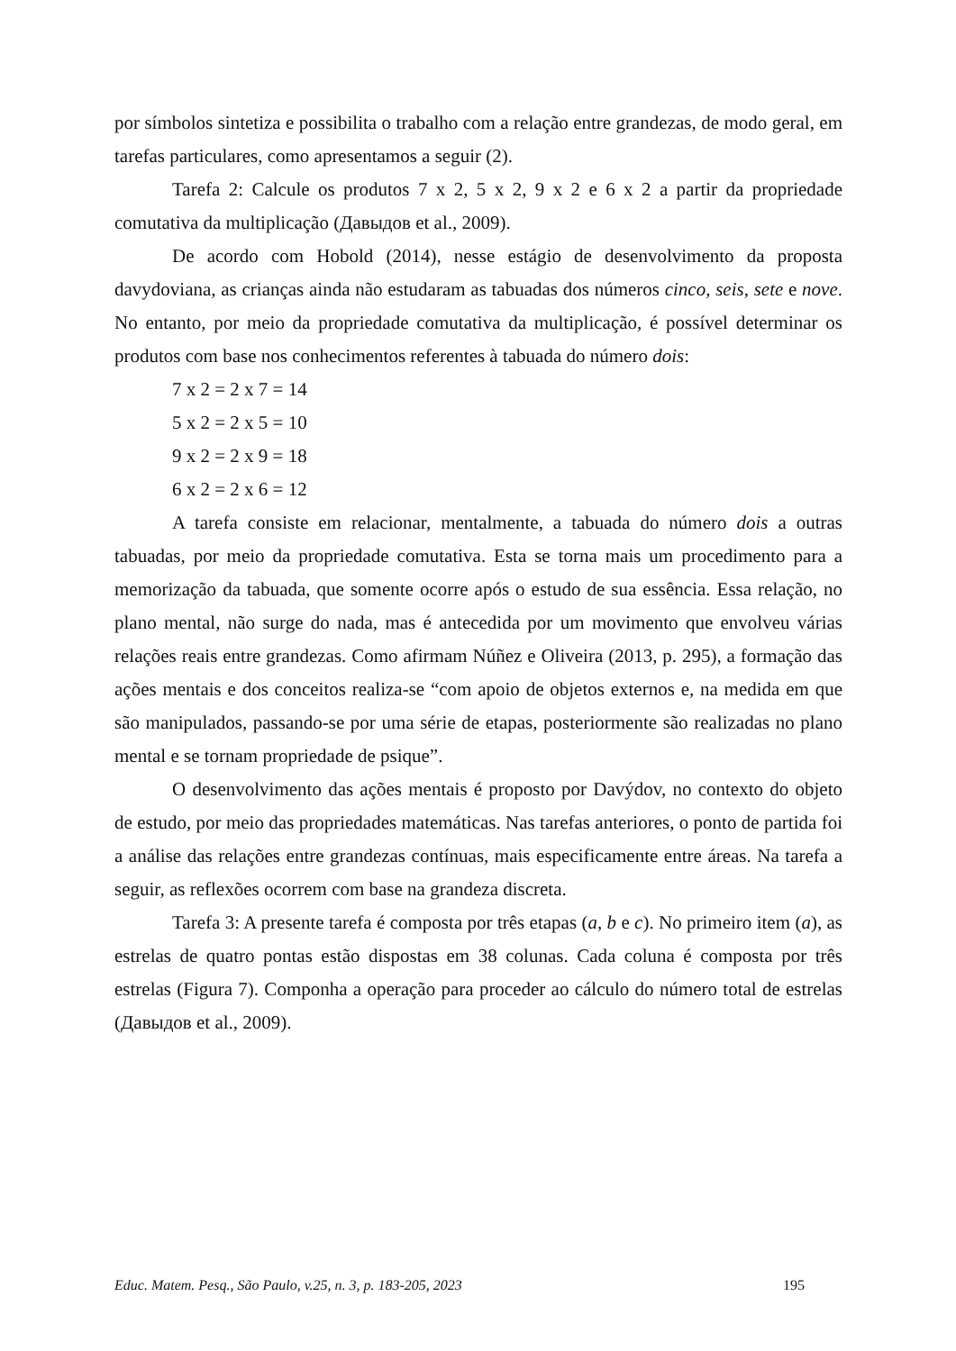por símbolos sintetiza e possibilita o trabalho com a relação entre grandezas, de modo geral, em tarefas particulares, como apresentamos a seguir (2).
Tarefa 2: Calcule os produtos 7 x 2, 5 x 2, 9 x 2 e 6 x 2 a partir da propriedade comutativa da multiplicação (Давыдов et al., 2009).
De acordo com Hobold (2014), nesse estágio de desenvolvimento da proposta davydoviana, as crianças ainda não estudaram as tabuadas dos números cinco, seis, sete e nove. No entanto, por meio da propriedade comutativa da multiplicação, é possível determinar os produtos com base nos conhecimentos referentes à tabuada do número dois:
7 x 2 = 2 x 7 = 14
5 x 2 = 2 x 5 = 10
9 x 2 = 2 x 9 = 18
6 x 2 = 2 x 6 = 12
A tarefa consiste em relacionar, mentalmente, a tabuada do número dois a outras tabuadas, por meio da propriedade comutativa. Esta se torna mais um procedimento para a memorização da tabuada, que somente ocorre após o estudo de sua essência. Essa relação, no plano mental, não surge do nada, mas é antecedida por um movimento que envolveu várias relações reais entre grandezas. Como afirmam Núñez e Oliveira (2013, p. 295), a formação das ações mentais e dos conceitos realiza-se “com apoio de objetos externos e, na medida em que são manipulados, passando-se por uma série de etapas, posteriormente são realizadas no plano mental e se tornam propriedade de psique”.
O desenvolvimento das ações mentais é proposto por Davýdov, no contexto do objeto de estudo, por meio das propriedades matemáticas. Nas tarefas anteriores, o ponto de partida foi a análise das relações entre grandezas contínuas, mais especificamente entre áreas. Na tarefa a seguir, as reflexões ocorrem com base na grandeza discreta.
Tarefa 3: A presente tarefa é composta por três etapas (a, b e c). No primeiro item (a), as estrelas de quatro pontas estão dispostas em 38 colunas. Cada coluna é composta por três estrelas (Figura 7). Componha a operação para proceder ao cálculo do número total de estrelas (Давыдов et al., 2009).
Educ. Matem. Pesq., São Paulo, v.25, n. 3, p. 183-205, 2023 195